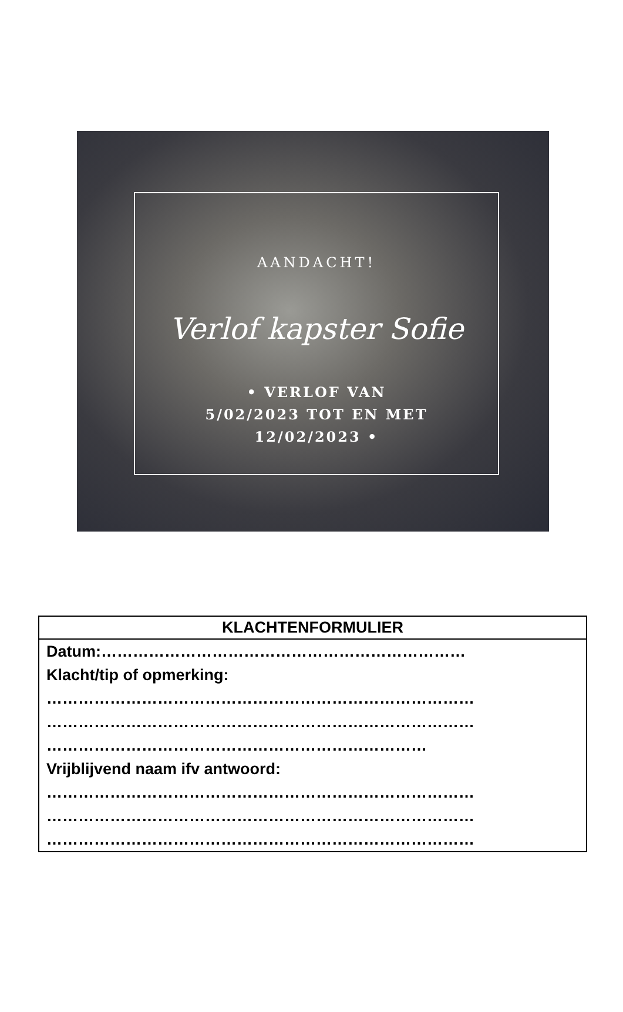AANDACHT!
Verlof kapster Sofie
• VERLOF VAN
5/02/2023 TOT EN MET
12/02/2023 •
| KLACHTENFORMULIER |
| --- |
| Datum:…………………………………………………………… Klacht/tip of opmerking: ……………………………………………………………………… ……………………………………………………………………… ……………………………………………………………… Vrijblijvend naam ifv antwoord: ……………………………………………………………………… ……………………………………………………………………… ……………………………………………………………………… |